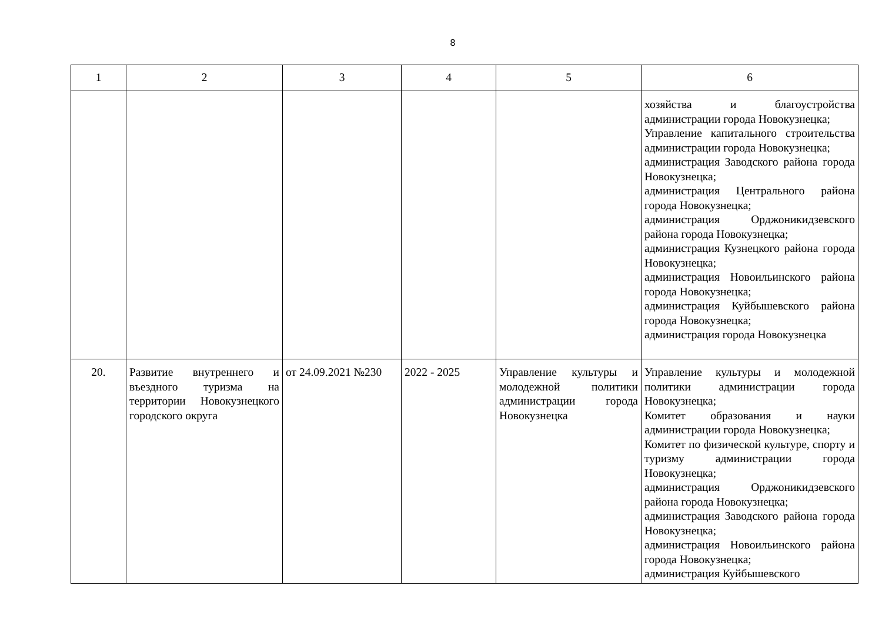8
| 1 | 2 | 3 | 4 | 5 | 6 |
| --- | --- | --- | --- | --- | --- |
| | | | | | хозяйства и благоустройства администрации города Новокузнецка; Управление капитального строительства администрации города Новокузнецка; администрация Заводского района города Новокузнецка; администрация Центрального района города Новокузнецка; администрация Орджоникидзевского района города Новокузнецка; администрация Кузнецкого района города Новокузнецка; администрация Новоильинского района города Новокузнецка; администрация Куйбышевского района города Новокузнецка; администрация города Новокузнецка |
| 20. | Развитие внутреннего и въездного туризма на территории Новокузнецкого городского округа | от 24.09.2021 №230 | 2022 - 2025 | Управление культуры и молодежной политики администрации города Новокузнецка | Управление культуры и молодежной политики администрации города Новокузнецка; Комитет образования и науки администрации города Новокузнецка; Комитет по физической культуре, спорту и туризму администрации города Новокузнецка; администрация Орджоникидзевского района города Новокузнецка; администрация Заводского района города Новокузнецка; администрация Новоильинского района города Новокузнецка; администрация Куйбышевского |